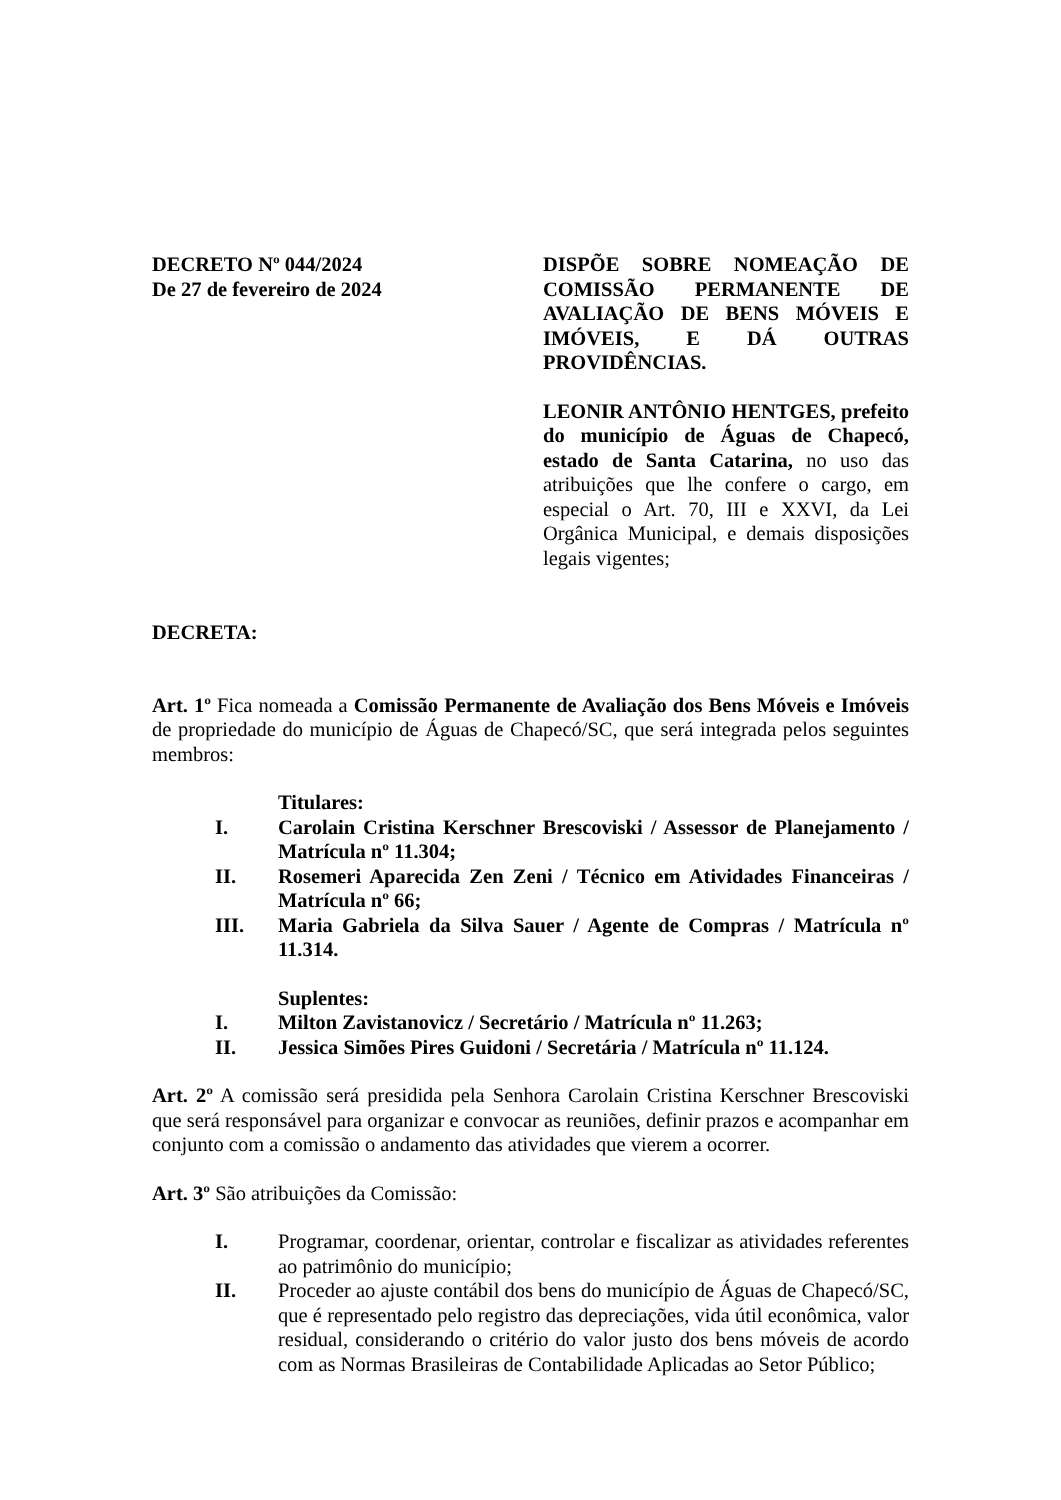DECRETO Nº 044/2024
De 27 de fevereiro de 2024
DISPÕE SOBRE NOMEAÇÃO DE COMISSÃO PERMANENTE DE AVALIAÇÃO DE BENS MÓVEIS E IMÓVEIS, E DÁ OUTRAS PROVIDÊNCIAS.
LEONIR ANTÔNIO HENTGES, prefeito do município de Águas de Chapecó, estado de Santa Catarina, no uso das atribuições que lhe confere o cargo, em especial o Art. 70, III e XXVI, da Lei Orgânica Municipal, e demais disposições legais vigentes;
DECRETA:
Art. 1º Fica nomeada a Comissão Permanente de Avaliação dos Bens Móveis e Imóveis de propriedade do município de Águas de Chapecó/SC, que será integrada pelos seguintes membros:
Titulares:
I. Carolain Cristina Kerschner Brescoviski / Assessor de Planejamento / Matrícula nº 11.304;
II. Rosemeri Aparecida Zen Zeni / Técnico em Atividades Financeiras / Matrícula nº 66;
III. Maria Gabriela da Silva Sauer / Agente de Compras / Matrícula nº 11.314.
Suplentes:
I. Milton Zavistanovicz / Secretário / Matrícula nº 11.263;
II. Jessica Simões Pires Guidoni / Secretária / Matrícula nº 11.124.
Art. 2º A comissão será presidida pela Senhora Carolain Cristina Kerschner Brescoviski que será responsável para organizar e convocar as reuniões, definir prazos e acompanhar em conjunto com a comissão o andamento das atividades que vierem a ocorrer.
Art. 3º São atribuições da Comissão:
I. Programar, coordenar, orientar, controlar e fiscalizar as atividades referentes ao patrimônio do município;
II. Proceder ao ajuste contábil dos bens do município de Águas de Chapecó/SC, que é representado pelo registro das depreciações, vida útil econômica, valor residual, considerando o critério do valor justo dos bens móveis de acordo com as Normas Brasileiras de Contabilidade Aplicadas ao Setor Público;